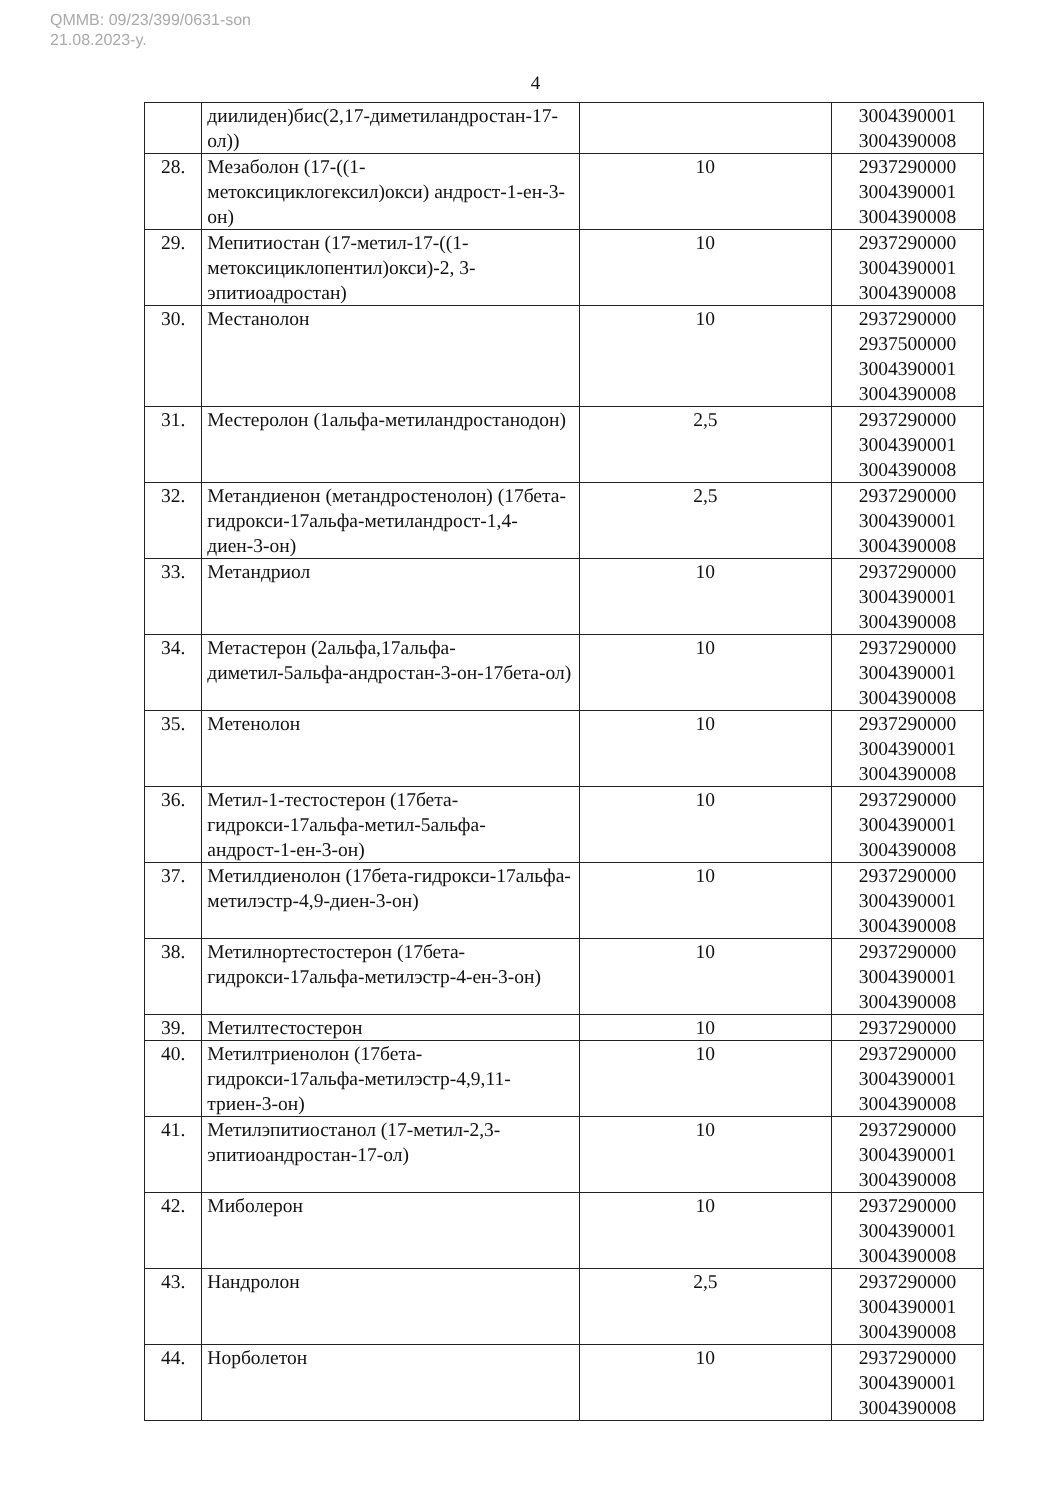QMMB: 09/23/399/0631-son
21.08.2023-y.
4
| | диилиден)бис(2,17-диметиландростан-17-ол)) | | 3004390001 3004390008 |
| 28. | Мезаболон (17-((1-метоксициклогексил)окси) андрост-1-ен-3-он) | 10 | 2937290000 3004390001 3004390008 |
| 29. | Мепитиостан (17-метил-17-((1-метоксициклопентил)окси)-2, 3-эпитиоадростан) | 10 | 2937290000 3004390001 3004390008 |
| 30. | Местанолон | 10 | 2937290000 2937500000 3004390001 3004390008 |
| 31. | Местеролон (1альфа-метиландростанодон) | 2,5 | 2937290000 3004390001 3004390008 |
| 32. | Метандиенон (метандростенолон) (17бета-гидрокси-17альфа-метиландрост-1,4-диен-3-он) | 2,5 | 2937290000 3004390001 3004390008 |
| 33. | Метандриол | 10 | 2937290000 3004390001 3004390008 |
| 34. | Метастерон (2альфа,17альфа-диметил-5альфа-андростан-3-он-17бета-ол) | 10 | 2937290000 3004390001 3004390008 |
| 35. | Метенолон | 10 | 2937290000 3004390001 3004390008 |
| 36. | Метил-1-тестостерон (17бета-гидрокси-17альфа-метил-5альфа-андрост-1-ен-3-он) | 10 | 2937290000 3004390001 3004390008 |
| 37. | Метилдиенолон (17бета-гидрокси-17альфа-метилэстр-4,9-диен-3-он) | 10 | 2937290000 3004390001 3004390008 |
| 38. | Метилнортестостерон (17бета-гидрокси-17альфа-метилэстр-4-ен-3-он) | 10 | 2937290000 3004390001 3004390008 |
| 39. | Метилтестостерон | 10 | 2937290000 |
| 40. | Метилтриенолон (17бета-гидрокси-17альфа-метилэстр-4,9,11-триен-3-он) | 10 | 2937290000 3004390001 3004390008 |
| 41. | Метилэпитиостанол (17-метил-2,3-эпитиоандростан-17-ол) | 10 | 2937290000 3004390001 3004390008 |
| 42. | Миболерон | 10 | 2937290000 3004390001 3004390008 |
| 43. | Нандролон | 2,5 | 2937290000 3004390001 3004390008 |
| 44. | Норболетон | 10 | 2937290000 3004390001 3004390008 |